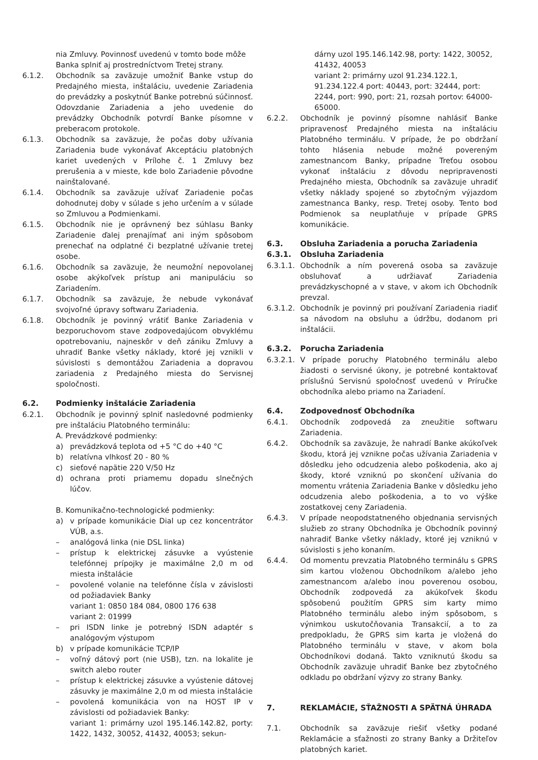nia Zmluvy. Povinnosť uvedenú v tomto bode môže Banka splniť aj prostredníctvom Tretej strany.
6.1.2. Obchodník sa zaväzuje umožniť Banke vstup do Predajného miesta, inštaláciu, uvedenie Zariadenia do prevádzky a poskytnúť Banke potrebnú súčinnosť. Odovzdanie Zariadenia a jeho uvedenie do prevádzky Obchodník potvrdí Banke písomne v preberacom protokole.
6.1.3. Obchodník sa zaväzuje, že počas doby užívania Zariadenia bude vykonávať Akceptáciu platobných kariet uvedených v Prílohe č. 1 Zmluvy bez prerušenia a v mieste, kde bolo Zariadenie pôvodne nainštalované.
6.1.4. Obchodník sa zaväzuje užívať Zariadenie počas dohodnutej doby v súlade s jeho určením a v súlade so Zmluvou a Podmienkami.
6.1.5. Obchodník nie je oprávnený bez súhlasu Banky Zariadenie ďalej prenajímať ani iným spôsobom prenechať na odplatné či bezplatné užívanie tretej osobe.
6.1.6. Obchodník sa zaväzuje, že neumožní nepovolanej osobe akýkoľvek prístup ani manipuláciu so Zariadením.
6.1.7. Obchodník sa zaväzuje, že nebude vykonávať svojvoľné úpravy softwaru Zariadenia.
6.1.8. Obchodník je povinný vrátiť Banke Zariadenia v bezporuchovom stave zodpovedajúcom obvyklému opotrebovaniu, najneskôr v deň zániku Zmluvy a uhradiť Banke všetky náklady, ktoré jej vznikli v súvislosti s demontážou Zariadenia a dopravou zariadenia z Predajného miesta do Servisnej spoločnosti.
6.2. Podmienky inštalácie Zariadenia
6.2.1. Obchodník je povinný splniť nasledovné podmienky pre inštaláciu Platobného terminálu:
A. Prevádzkové podmienky:
a) prevádzková teplota od +5 °C do +40 °C
b) relatívna vlhkosť 20 - 80 %
c) sieťové napätie 220 V/50 Hz
d) ochrana proti priamemu dopadu slnečných lúčov.
B. Komunikačno-technologické podmienky:
a) v prípade komunikácie Dial up cez koncentrátor VÚB, a.s.
– analógová linka (nie DSL linka)
– prístup k elektrickej zásuvke a vyústenie telefónnej prípojky je maximálne 2,0 m od miesta inštalácie
– povolené volanie na telefónne čísla v závislosti od požiadaviek Banky
variant 1: 0850 184 084, 0800 176 638
variant 2: 01999
– pri ISDN linke je potrebný ISDN adaptér s analógovým výstupom
b) v prípade komunikácie TCP/IP
– voľný dátový port (nie USB), tzn. na lokalite je switch alebo router
– prístup k elektrickej zásuvke a vyústenie dátovej zásuvky je maximálne 2,0 m od miesta inštalácie
– povolená komunikácia von na HOST IP v závislosti od požiadaviek Banky:
variant 1: primárny uzol 195.146.142.82, porty: 1422, 1432, 30052, 41432, 40053; sekun-
dárny uzol 195.146.142.98, porty: 1422, 30052, 41432, 40053
variant 2: primárny uzol 91.234.122.1, 91.234.122.4 port: 40443, port: 32444, port: 2244, port: 990, port: 21, rozsah portov: 64000-65000.
6.2.2. Obchodník je povinný písomne nahlásiť Banke pripravenosť Predajného miesta na inštaláciu Platobného terminálu. V prípade, že po obdržaní tohto hlásenia nebude možné povereným zamestnancom Banky, prípadne Treťou osobou vykonať inštaláciu z dôvodu nepripravenosti Predajného miesta, Obchodník sa zaväzuje uhradiť všetky náklady spojené so zbytočným výjazdom zamestnanca Banky, resp. Tretej osoby. Tento bod Podmienok sa neuplatňuje v prípade GPRS komunikácie.
6.3. Obsluha Zariadenia a porucha Zariadenia
6.3.1. Obsluha Zariadenia
6.3.1.1.
Obchodník a ním poverená osoba sa zaväzuje obsluhovať a udržiavať Zariadenia prevádzkyschopné a v stave, v akom ich Obchodník prevzal.
6.3.1.2.
Obchodník je povinný pri používaní Zariadenia riadiť sa návodom na obsluhu a údržbu, dodanom pri inštalácii.
6.3.2. Porucha Zariadenia
6.3.2.1.
V prípade poruchy Platobného terminálu alebo žiadosti o servisné úkony, je potrebné kontaktovať príslušnú Servisnú spoločnosť uvedenú v Príručke obchodníka alebo priamo na Zariadení.
6.4. Zodpovednosť Obchodníka
6.4.1. Obchodník zodpovedá za zneužitie softwaru Zariadenia.
6.4.2. Obchodník sa zaväzuje, že nahradí Banke akúkoľvek škodu, ktorá jej vznikne počas užívania Zariadenia v dôsledku jeho odcudzenia alebo poškodenia, ako aj škody, ktoré vzniknú po skončení užívania do momentu vrátenia Zariadenia Banke v dôsledku jeho odcudzenia alebo poškodenia, a to vo výške zostatkovej ceny Zariadenia.
6.4.3. V prípade neopodstatneného objednania servisných služieb zo strany Obchodníka je Obchodník povinný nahradiť Banke všetky náklady, ktoré jej vzniknú v súvislosti s jeho konaním.
6.4.4. Od momentu prevzatia Platobného terminálu s GPRS sim kartou vloženou Obchodníkom a/alebo jeho zamestnancom a/alebo inou poverenou osobou, Obchodník zodpovedá za akúkoľvek škodu spôsobenú použitím GPRS sim karty mimo Platobného terminálu alebo iným spôsobom, s výnimkou uskutočňovania Transakcií, a to za predpokladu, že GPRS sim karta je vložená do Platobného terminálu v stave, v akom bola Obchodníkovi dodaná. Takto vzniknutú škodu sa Obchodník zaväzuje uhradiť Banke bez zbytočného odkladu po obdržaní výzvy zo strany Banky.
7. REKLAMÁCIE, SŤAŽNOSTI A SPÄTNÁ ÚHRADA
7.1. Obchodník sa zaväzuje riešiť všetky podané Reklamácie a sťažnosti zo strany Banky a Držiteľov platobných kariet.